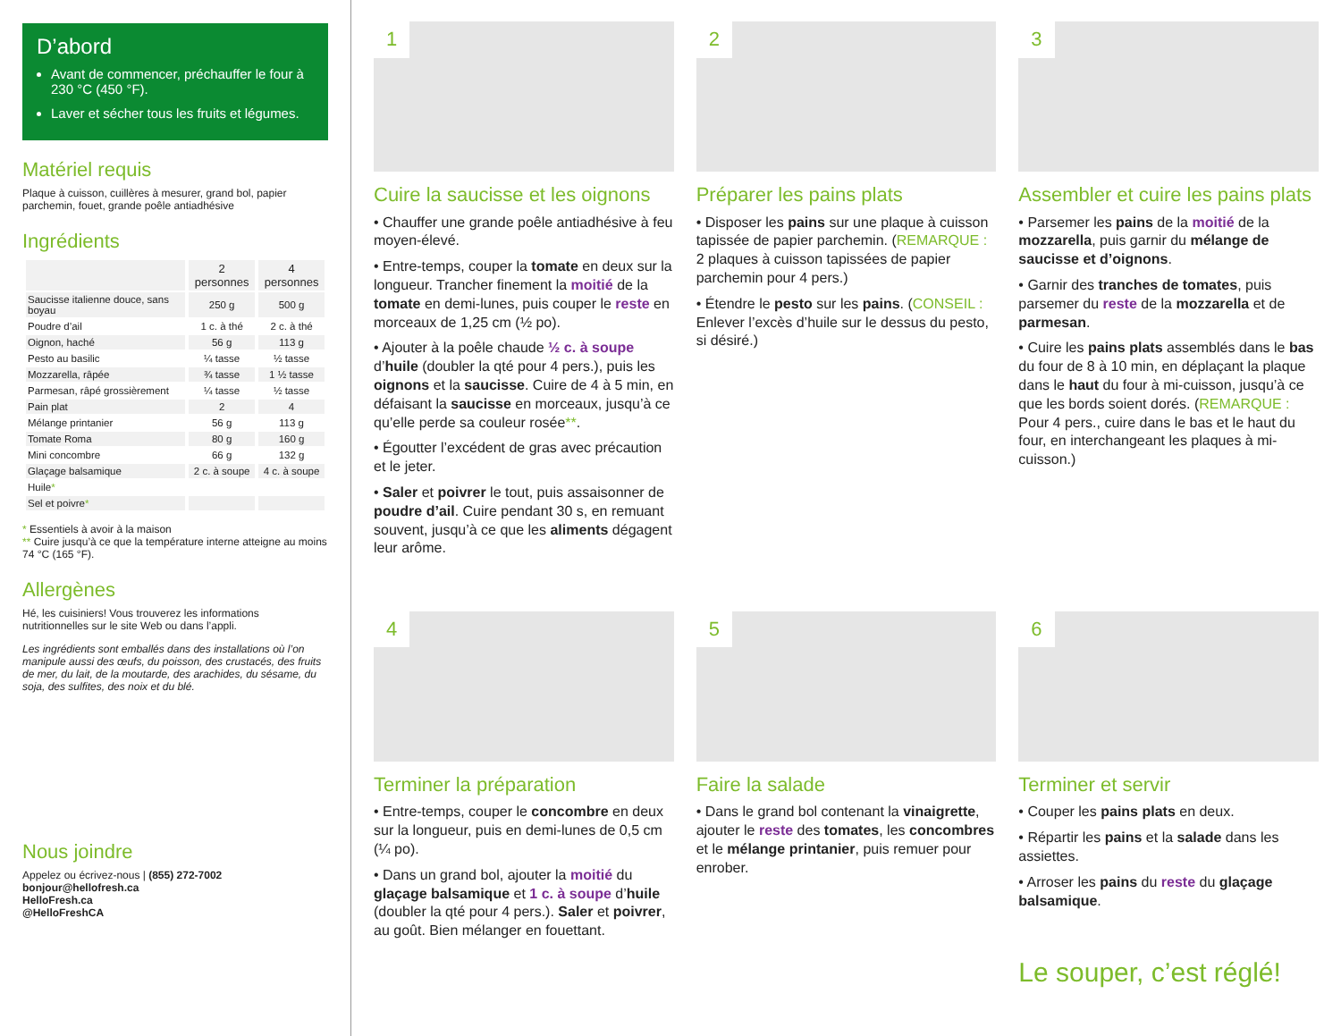D’abord
Avant de commencer, préchauffer le four à 230 °C (450 °F).
Laver et sécher tous les fruits et légumes.
Matériel requis
Plaque à cuisson, cuillères à mesurer, grand bol, papier parchemin, fouet, grande poêle antiadhésive
Ingrédients
| | 2 personnes | 4 personnes |
| --- | --- | --- |
| Saucisse italienne douce, sans boyau | 250 g | 500 g |
| Poudre d’ail | 1 c. à thé | 2 c. à thé |
| Oignon, haché | 56 g | 113 g |
| Pesto au basilic | ¼ tasse | ½ tasse |
| Mozzarella, râpée | ¾ tasse | 1 ½ tasse |
| Parmesan, râpé grossièrement | ¼ tasse | ½ tasse |
| Pain plat | 2 | 4 |
| Mélange printanier | 56 g | 113 g |
| Tomate Roma | 80 g | 160 g |
| Mini concombre | 66 g | 132 g |
| Glaçage balsamique | 2 c. à soupe | 4 c. à soupe |
| Huile * | | |
| Sel et poivre * | | |
* Essentiels à avoir à la maison
** Cuire jusqu’à ce que la température interne atteigne au moins 74 °C (165 °F).
Allergènes
Hé, les cuisiniers! Vous trouverez les informations nutritionnelles sur le site Web ou dans l’appli.
Les ingrédients sont emballés dans des installations où l’on manipule aussi des œufs, du poisson, des crustacés, des fruits de mer, du lait, de la moutarde, des arachides, du sésame, du soja, des sulfites, des noix et du blé.
Nous joindre
Appelez ou écrivez-nous | (855) 272-7002
bonjour@hellofresh.ca
HelloFresh.ca
@HelloFreshCA
1
Cuire la saucisse et les oignons
• Chauffer une grande poêle antiadhésive à feu moyen-élevé.
• Entre-temps, couper la tomate en deux sur la longueur. Trancher finement la moitié de la tomate en demi-lunes, puis couper le reste en morceaux de 1,25 cm (½ po).
• Ajouter à la poêle chaude ½ c. à soupe d’huile (doubler la qté pour 4 pers.), puis les oignons et la saucisse. Cuire de 4 à 5 min, en défaisant la saucisse en morceaux, jusqu’à ce qu’elle perde sa couleur rosée**.
• Égoutter l’excédent de gras avec précaution et le jeter.
• Saler et poivrer le tout, puis assaisonner de poudre d’ail. Cuire pendant 30 s, en remuant souvent, jusqu’à ce que les aliments dégagent leur arôme.
2
Préparer les pains plats
• Disposer les pains sur une plaque à cuisson tapissée de papier parchemin. (REMARQUE : 2 plaques à cuisson tapissées de papier parchemin pour 4 pers.)
• Étendre le pesto sur les pains. (CONSEIL : Enlever l’excès d’huile sur le dessus du pesto, si désiré.)
3
Assembler et cuire les pains plats
• Parsemer les pains de la moitié de la mozzarella, puis garnir du mélange de saucisse et d’oignons.
• Garnir des tranches de tomates, puis parsemer du reste de la mozzarella et de parmesan.
• Cuire les pains plats assemblés dans le bas du four de 8 à 10 min, en déplaçant la plaque dans le haut du four à mi-cuisson, jusqu’à ce que les bords soient dorés. (REMARQUE : Pour 4 pers., cuire dans le bas et le haut du four, en interchangeant les plaques à mi-cuisson.)
4
Terminer la préparation
• Entre-temps, couper le concombre en deux sur la longueur, puis en demi-lunes de 0,5 cm (¼ po).
• Dans un grand bol, ajouter la moitié du glaçage balsamique et 1 c. à soupe d’huile (doubler la qté pour 4 pers.). Saler et poivrer, au goût. Bien mélanger en fouettant.
5
Faire la salade
• Dans le grand bol contenant la vinaigrette, ajouter le reste des tomates, les concombres et le mélange printanier, puis remuer pour enrober.
6
Terminer et servir
• Couper les pains plats en deux.
• Répartir les pains et la salade dans les assiettes.
• Arroser les pains du reste du glaçage balsamique.
Le souper, c’est réglé!